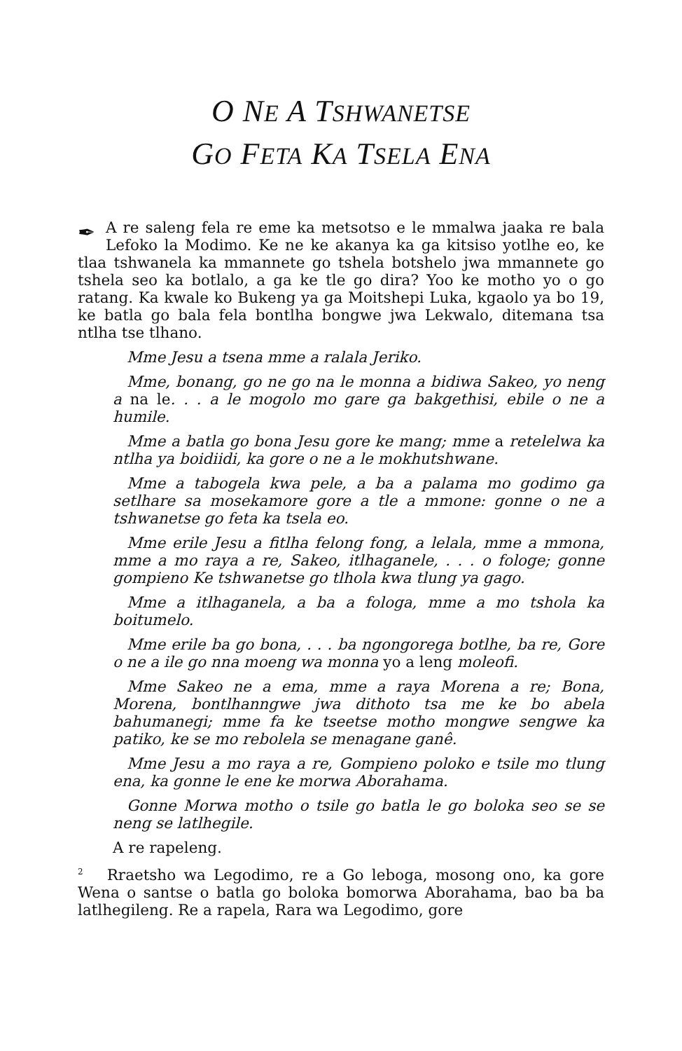O NE A TSHWANETSE
GO FETA KA TSELA ENA
✒ A re saleng fela re eme ka metsotso e le mmalwa jaaka re bala Lefoko la Modimo. Ke ne ke akanya ka ga kitsiso yotlhe eo, ke tlaa tshwanela ka mmannete go tshela botshelo jwa mmannete go tshela seo ka botlalo, a ga ke tle go dira? Yoo ke motho yo o go ratang. Ka kwale ko Bukeng ya ga Moitshepi Luka, kgaolo ya bo 19, ke batla go bala fela bontlha bongwe jwa Lekwalo, ditemana tsa ntlha tse tlhano.
Mme Jesu a tsena mme a ralala Jeriko.
Mme, bonang, go ne go na le monna a bidiwa Sakeo, yo neng a na le. . . a le mogolo mo gare ga bakgethisi, ebile o ne a humile.
Mme a batla go bona Jesu gore ke mang; mme a retelelwa ka ntlha ya boidiidi, ka gore o ne a le mokhutshwane.
Mme a tabogela kwa pele, a ba a palama mo godimo ga setlhare sa mosekamore gore a tle a mmone: gonne o ne a tshwanetse go feta ka tsela eo.
Mme erile Jesu a fitlha felong fong, a lelala, mme a mmona, mme a mo raya a re, Sakeo, itlhaganele, . . . o fologe; gonne gompieno Ke tshwanetse go tlhola kwa tlung ya gago.
Mme a itlhaganela, a ba a fologa, mme a mo tshola ka boitumelo.
Mme erile ba go bona, . . . ba ngongorega botlhe, ba re, Gore o ne a ile go nna moeng wa monna yo a leng moleofi.
Mme Sakeo ne a ema, mme a raya Morena a re; Bona, Morena, bontlhanngwe jwa dithoto tsa me ke bo abela bahumanegi; mme fa ke tseetse motho mongwe sengwe ka patiko, ke se mo rebolela se menagane ganê.
Mme Jesu a mo raya a re, Gompieno poloko e tsile mo tlung ena, ka gonne le ene ke morwa Aborahama.
Gonne Morwa motho o tsile go batla le go boloka seo se se neng se latlhegile.
A re rapeleng.
<sup>2</sup> Rraetsho wa Legodimo, re a Go leboga, mosong ono, ka gore Wena o santse o batla go boloka bomorwa Aborahama, bao ba ba latlhegileng. Re a rapela, Rara wa Legodimo, gore